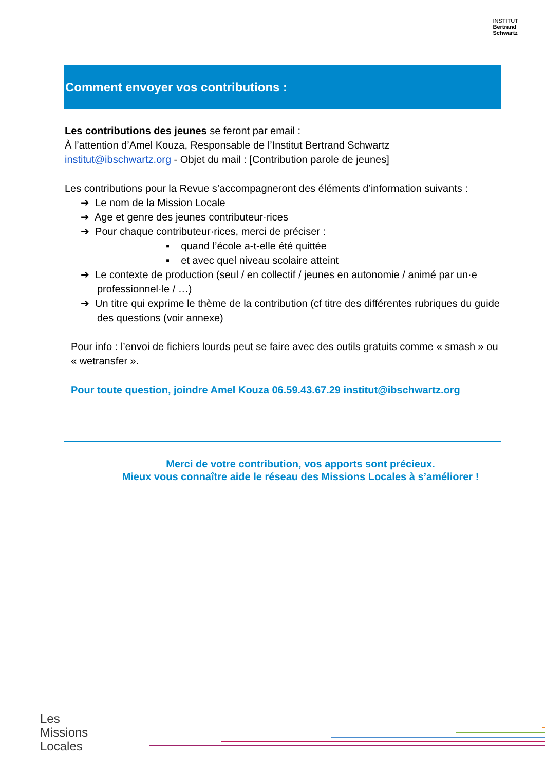INSTITUT
Bertrand
Schwartz
Comment envoyer vos contributions :
Les contributions des jeunes se feront par email :
À l’attention d’Amel Kouza, Responsable de l’Institut Bertrand Schwartz
institut@ibschwartz.org - Objet du mail : [Contribution parole de jeunes]
Les contributions pour la Revue s’accompagneront des éléments d’information suivants :
➔ Le nom de la Mission Locale
➔ Age et genre des jeunes contributeur·rices
➔ Pour chaque contributeur·rices, merci de préciser :
▪ quand l’école a-t-elle été quittée
▪ et avec quel niveau scolaire atteint
➔ Le contexte de production (seul / en collectif / jeunes en autonomie / animé par un·e professionnel·le / …)
➔ Un titre qui exprime le thème de la contribution (cf titre des différentes rubriques du guide des questions (voir annexe)
Pour info : l’envoi de fichiers lourds peut se faire avec des outils gratuits comme « smash » ou « wetransfer ».
Pour toute question, joindre Amel Kouza 06.59.43.67.29 institut@ibschwartz.org
Merci de votre contribution, vos apports sont précieux.
Mieux vous connaître aide le réseau des Missions Locales à s’améliorer !
Les
Missions
Locales